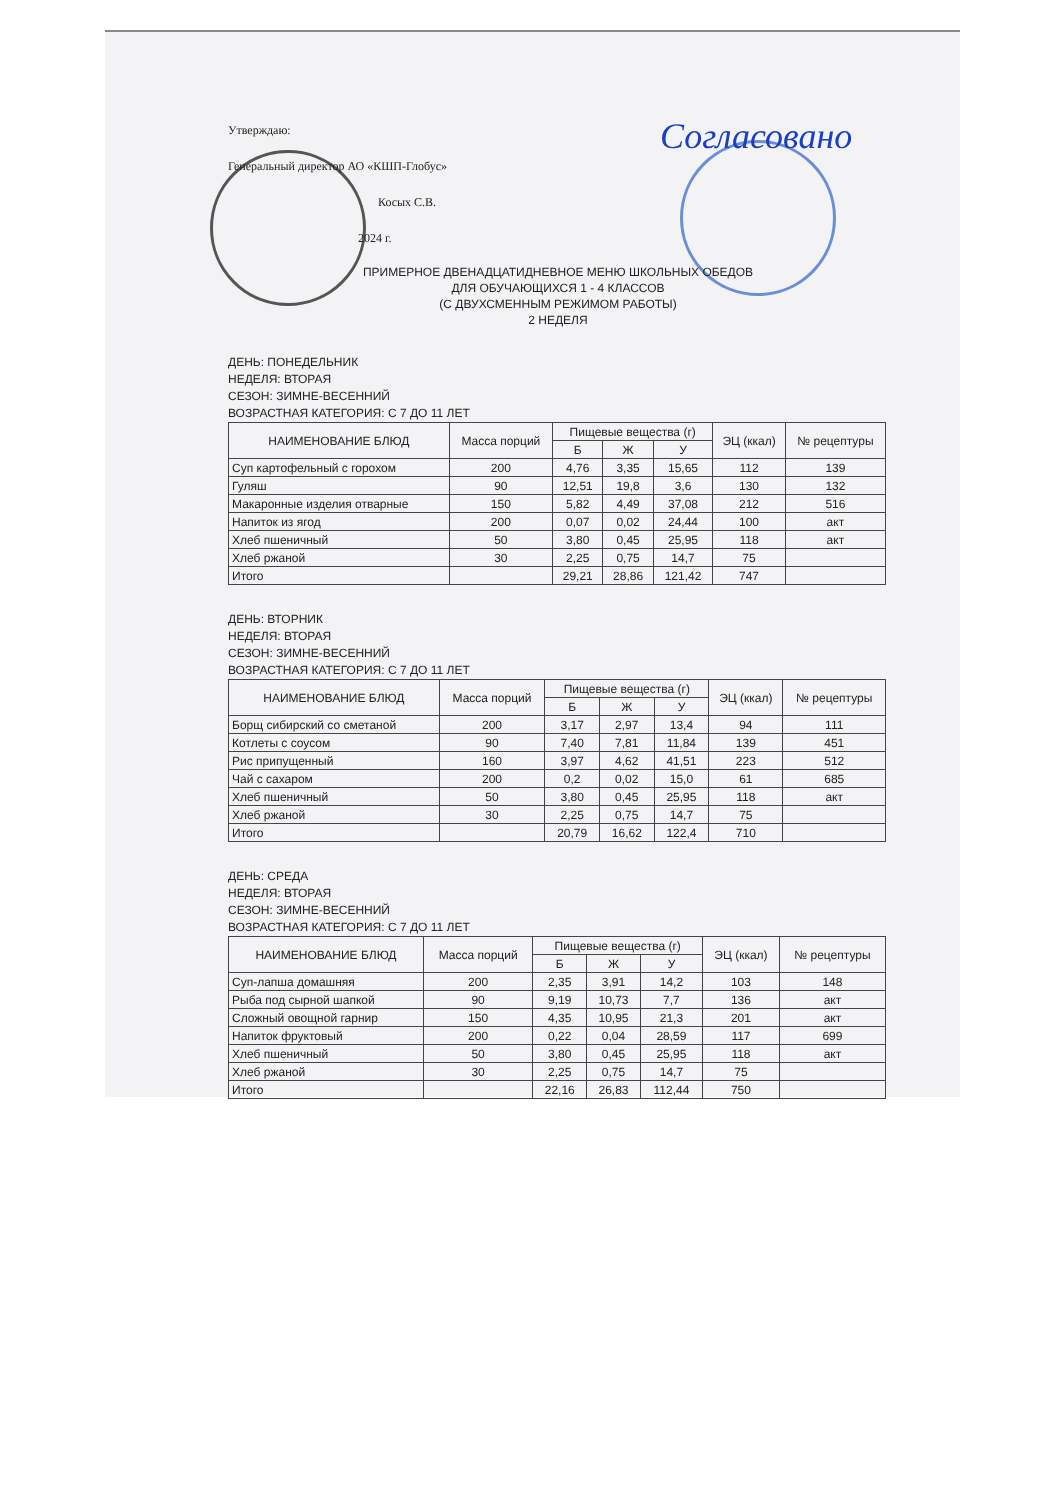Согласовано
Утверждаю:
Генеральный директор АО «КШП-Глобус»
Косых С.В.
2024 г.
ПРИМЕРНОЕ ДВЕНАДЦАТИДНЕВНОЕ МЕНЮ ШКОЛЬНЫХ ОБЕДОВ
ДЛЯ ОБУЧАЮЩИХСЯ 1 - 4 КЛАССОВ
(С ДВУХСМЕННЫМ РЕЖИМОМ РАБОТЫ)
2 НЕДЕЛЯ
ДЕНЬ: ПОНЕДЕЛЬНИК
НЕДЕЛЯ: ВТОРАЯ
СЕЗОН: ЗИМНЕ-ВЕСЕННИЙ
ВОЗРАСТНАЯ КАТЕГОРИЯ: С 7 ДО 11 ЛЕТ
| НАИМЕНОВАНИЕ БЛЮД | Масса порций | Пищевые вещества (г) | | | ЭЦ (ккал) | № рецептуры |
| --- | --- | --- | --- | --- | --- | --- |
| | | Б | Ж | У | | |
| Суп картофельный с горохом | 200 | 4,76 | 3,35 | 15,65 | 112 | 139 |
| Гуляш | 90 | 12,51 | 19,8 | 3,6 | 130 | 132 |
| Макаронные изделия отварные | 150 | 5,82 | 4,49 | 37,08 | 212 | 516 |
| Напиток из ягод | 200 | 0,07 | 0,02 | 24,44 | 100 | акт |
| Хлеб пшеничный | 50 | 3,80 | 0,45 | 25,95 | 118 | акт |
| Хлеб ржаной | 30 | 2,25 | 0,75 | 14,7 | 75 | |
| Итого | | 29,21 | 28,86 | 121,42 | 747 | |
ДЕНЬ: ВТОРНИК
НЕДЕЛЯ: ВТОРАЯ
СЕЗОН: ЗИМНЕ-ВЕСЕННИЙ
ВОЗРАСТНАЯ КАТЕГОРИЯ: С 7 ДО 11 ЛЕТ
| НАИМЕНОВАНИЕ БЛЮД | Масса порций | Пищевые вещества (г) | | | ЭЦ (ккал) | № рецептуры |
| --- | --- | --- | --- | --- | --- | --- |
| | | Б | Ж | У | | |
| Борщ сибирский со сметаной | 200 | 3,17 | 2,97 | 13,4 | 94 | 111 |
| Котлеты с соусом | 90 | 7,40 | 7,81 | 11,84 | 139 | 451 |
| Рис припущенный | 160 | 3,97 | 4,62 | 41,51 | 223 | 512 |
| Чай с сахаром | 200 | 0,2 | 0,02 | 15,0 | 61 | 685 |
| Хлеб пшеничный | 50 | 3,80 | 0,45 | 25,95 | 118 | акт |
| Хлеб ржаной | 30 | 2,25 | 0,75 | 14,7 | 75 | |
| Итого | | 20,79 | 16,62 | 122,4 | 710 | |
ДЕНЬ: СРЕДА
НЕДЕЛЯ: ВТОРАЯ
СЕЗОН: ЗИМНЕ-ВЕСЕННИЙ
ВОЗРАСТНАЯ КАТЕГОРИЯ: С 7 ДО 11 ЛЕТ
| НАИМЕНОВАНИЕ БЛЮД | Масса порций | Пищевые вещества (г) | | | ЭЦ (ккал) | № рецептуры |
| --- | --- | --- | --- | --- | --- | --- |
| | | Б | Ж | У | | |
| Суп-лапша домашняя | 200 | 2,35 | 3,91 | 14,2 | 103 | 148 |
| Рыба под сырной шапкой | 90 | 9,19 | 10,73 | 7,7 | 136 | акт |
| Сложный овощной гарнир | 150 | 4,35 | 10,95 | 21,3 | 201 | акт |
| Напиток фруктовый | 200 | 0,22 | 0,04 | 28,59 | 117 | 699 |
| Хлеб пшеничный | 50 | 3,80 | 0,45 | 25,95 | 118 | акт |
| Хлеб ржаной | 30 | 2,25 | 0,75 | 14,7 | 75 | |
| Итого | | 22,16 | 26,83 | 112,44 | 750 | |